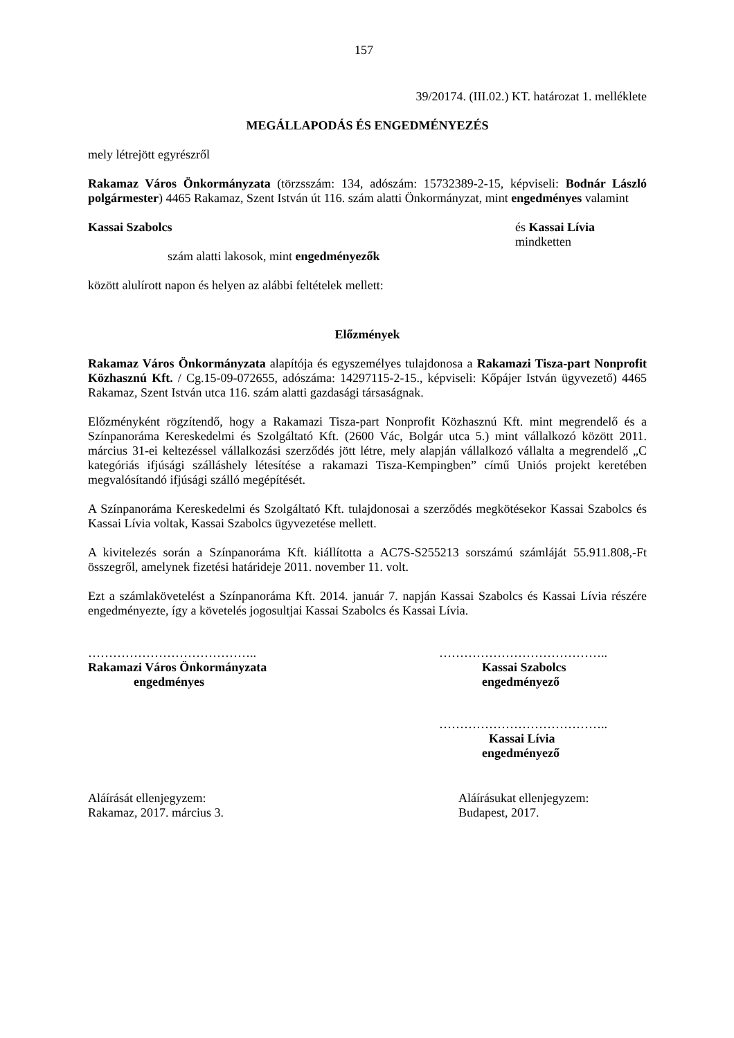157
39/20174. (III.02.) KT. határozat 1. melléklete
MEGÁLLAPODÁS ÉS ENGEDMÉNYEZÉS
mely létrejött egyrészről
Rakamaz Város Önkormányzata (törzsszám: 134, adószám: 15732389-2-15, képviseli: Bodnár László polgármester) 4465 Rakamaz, Szent István út 116. szám alatti Önkormányzat, mint engedményes valamint
Kassai Szabolcs és Kassai Lívia
mindketten
szám alatti lakosok, mint engedményezők
között alulírott napon és helyen az alábbi feltételek mellett:
Előzmények
Rakamaz Város Önkormányzata alapítója és egyszemélyes tulajdonosa a Rakamazi Tisza-part Nonprofit Közhasznú Kft. / Cg.15-09-072655, adószáma: 14297115-2-15., képviseli: Kőpájer István ügyvezető) 4465 Rakamaz, Szent István utca 116. szám alatti gazdasági társaságnak.
Előzményként rögzítendő, hogy a Rakamazi Tisza-part Nonprofit Közhasznú Kft. mint megrendelő és a Színpanoráma Kereskedelmi és Szolgáltató Kft. (2600 Vác, Bolgár utca 5.) mint vállalkozó között 2011. március 31-ei keltezéssel vállalkozási szerződés jött létre, mely alapján vállalkozó vállalta a megrendelő „C kategóriás ifjúsági szálláshely létesítése a rakamazi Tisza-Kempingben” című Uniós projekt keretében megvalósítandó ifjúsági szálló megépítését.
A Színpanoráma Kereskedelmi és Szolgáltató Kft. tulajdonosai a szerződés megkötésekor Kassai Szabolcs és Kassai Lívia voltak, Kassai Szabolcs ügyvezetése mellett.
A kivitelezés során a Színpanoráma Kft. kiállította a AC7S-S255213 sorszámú számláját 55.911.808,-Ft összegről, amelynek fizetési határideje 2011. november 11. volt.
Ezt a számlakövetelést a Színpanoráma Kft. 2014. január 7. napján Kassai Szabolcs és Kassai Lívia részére engedményezte, így a követelés jogosultjai Kassai Szabolcs és Kassai Lívia.
…………………………………..
Rakamazi Város Önkormányzata
engedményes
…………………………………..
Kassai Szabolcs
engedményező
…………………………………..
Kassai Lívia
engedményező
Aláírását ellenjegyzem:
Rakamaz, 2017. március 3.
Aláírásukat ellenjegyzem:
Budapest, 2017.